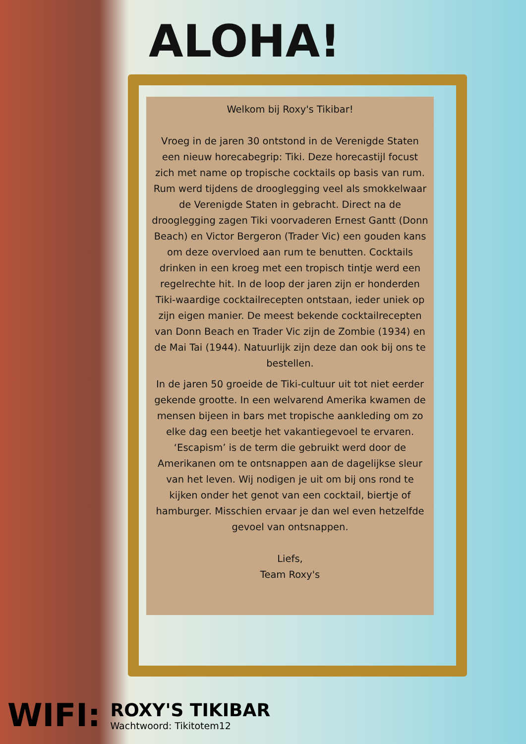ALOHA!
Welkom bij Roxy's Tikibar!
Vroeg in de jaren 30 ontstond in de Verenigde Staten een nieuw horecabegrip: Tiki. Deze horecastijl focust zich met name op tropische cocktails op basis van rum. Rum werd tijdens de drooglegging veel als smokkelwaar de Verenigde Staten in gebracht. Direct na de drooglegging zagen Tiki voorvaderen Ernest Gantt (Donn Beach) en Victor Bergeron (Trader Vic) een gouden kans om deze overvloed aan rum te benutten. Cocktails drinken in een kroeg met een tropisch tintje werd een regelrechte hit. In de loop der jaren zijn er honderden Tiki-waardige cocktailrecepten ontstaan, ieder uniek op zijn eigen manier. De meest bekende cocktailrecepten van Donn Beach en Trader Vic zijn de Zombie (1934) en de Mai Tai (1944). Natuurlijk zijn deze dan ook bij ons te bestellen.
In de jaren 50 groeide de Tiki-cultuur uit tot niet eerder gekende grootte. In een welvarend Amerika kwamen de mensen bijeen in bars met tropische aankleding om zo elke dag een beetje het vakantiegevoel te ervaren.
‘Escapism’ is de term die gebruikt werd door de Amerikanen om te ontsnappen aan de dagelijkse sleur van het leven. Wij nodigen je uit om bij ons rond te kijken onder het genot van een cocktail, biertje of hamburger. Misschien ervaar je dan wel even hetzelfde gevoel van ontsnappen.
Liefs,
Team Roxy's
WIFI:
ROXY'S TIKIBAR
Wachtwoord: Tikitotem12